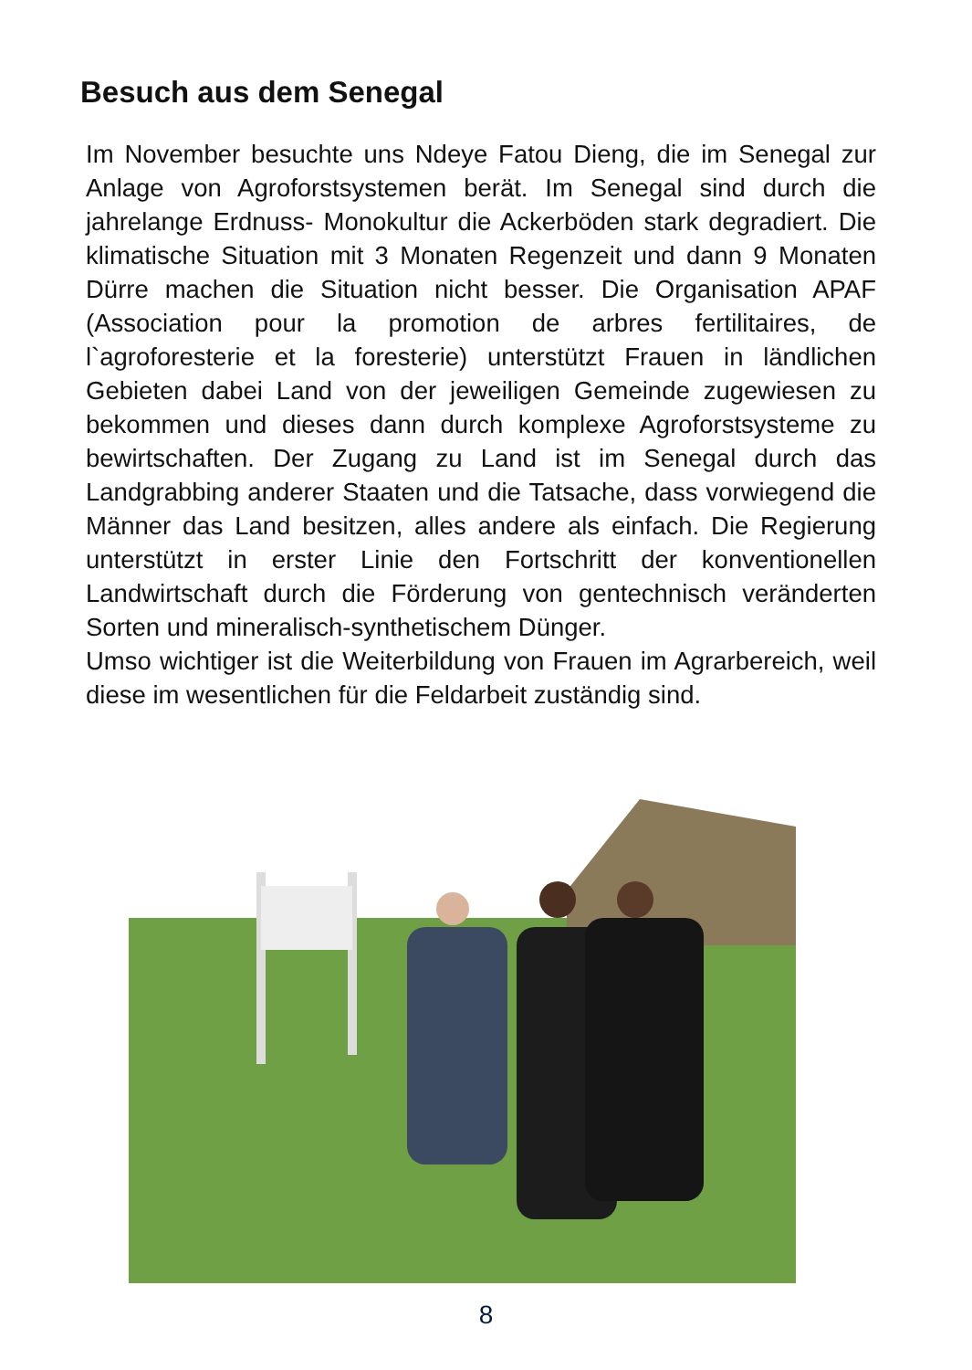Besuch aus dem Senegal
Im November besuchte uns Ndeye Fatou Dieng, die im Senegal zur Anlage von Agroforstsystemen berät. Im Senegal sind durch die jahrelange Erdnuss- Monokultur die Ackerböden stark degradiert. Die klimatische Situation mit 3 Monaten Regenzeit und dann 9 Monaten Dürre machen die Situation nicht besser. Die Organisation APAF (Association pour la promotion de arbres fertilitaires, de l`agroforesterie et la foresterie) unterstützt Frauen in ländlichen Gebieten dabei Land von der jeweiligen Gemeinde zugewiesen zu bekommen und dieses dann durch komplexe Agroforstsysteme zu bewirtschaften. Der Zugang zu Land ist im Senegal durch das Landgrabbing anderer Staaten und die Tatsache, dass vorwiegend die Männer das Land besitzen, alles andere als einfach. Die Regierung unterstützt in erster Linie den Fortschritt der konventionellen Landwirtschaft durch die Förderung von gentechnisch veränderten Sorten und mineralisch-synthetischem Dünger.
Umso wichtiger ist die Weiterbildung von Frauen im Agrarbereich, weil diese im wesentlichen für die Feldarbeit zuständig sind.
8